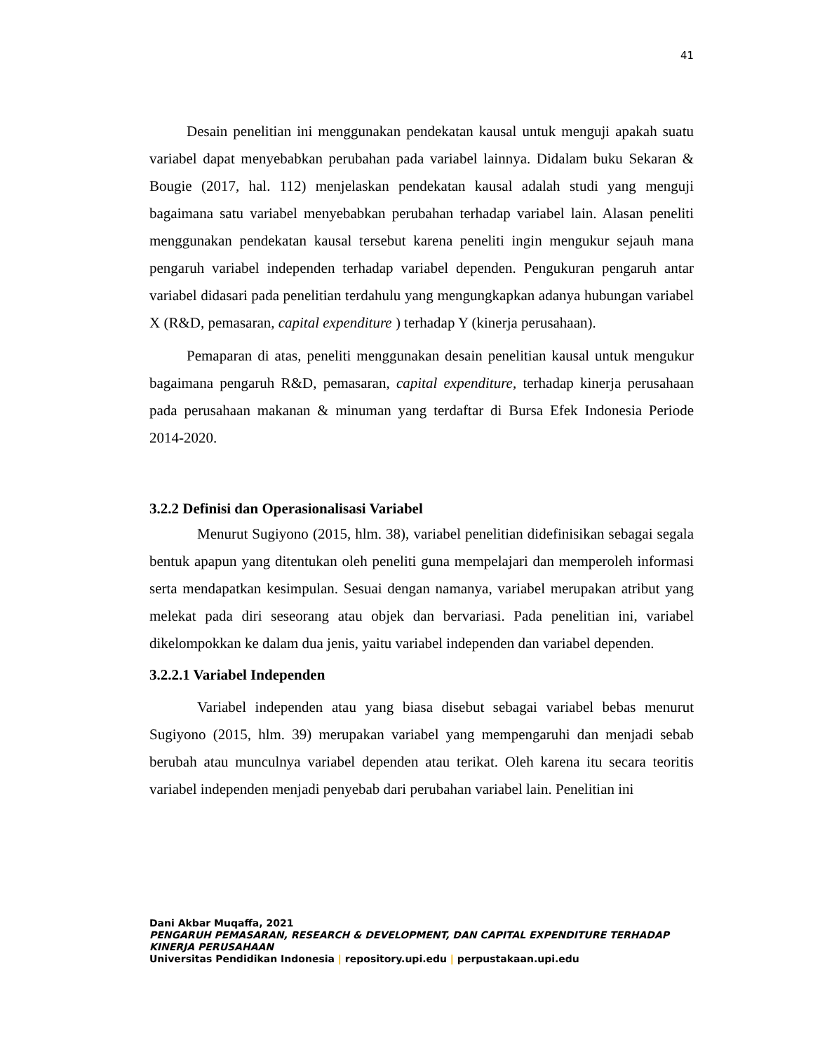41
Desain penelitian ini menggunakan pendekatan kausal untuk menguji apakah suatu variabel dapat menyebabkan perubahan pada variabel lainnya. Didalam buku Sekaran & Bougie (2017, hal. 112) menjelaskan pendekatan kausal adalah studi yang menguji bagaimana satu variabel menyebabkan perubahan terhadap variabel lain. Alasan peneliti menggunakan pendekatan kausal tersebut karena peneliti ingin mengukur sejauh mana pengaruh variabel independen terhadap variabel dependen. Pengukuran pengaruh antar variabel didasari pada penelitian terdahulu yang mengungkapkan adanya hubungan variabel X (R&D, pemasaran, capital expenditure ) terhadap Y (kinerja perusahaan).
Pemaparan di atas, peneliti menggunakan desain penelitian kausal untuk mengukur bagaimana pengaruh R&D, pemasaran, capital expenditure, terhadap kinerja perusahaan pada perusahaan makanan & minuman yang terdaftar di Bursa Efek Indonesia Periode 2014-2020.
3.2.2 Definisi dan Operasionalisasi Variabel
Menurut Sugiyono (2015, hlm. 38), variabel penelitian didefinisikan sebagai segala bentuk apapun yang ditentukan oleh peneliti guna mempelajari dan memperoleh informasi serta mendapatkan kesimpulan. Sesuai dengan namanya, variabel merupakan atribut yang melekat pada diri seseorang atau objek dan bervariasi. Pada penelitian ini, variabel dikelompokkan ke dalam dua jenis, yaitu variabel independen dan variabel dependen.
3.2.2.1 Variabel Independen
Variabel independen atau yang biasa disebut sebagai variabel bebas menurut Sugiyono (2015, hlm. 39) merupakan variabel yang mempengaruhi dan menjadi sebab berubah atau munculnya variabel dependen atau terikat. Oleh karena itu secara teoritis variabel independen menjadi penyebab dari perubahan variabel lain. Penelitian ini
Dani Akbar Muqaffa, 2021
PENGARUH PEMASARAN, RESEARCH & DEVELOPMENT, DAN CAPITAL EXPENDITURE TERHADAP KINERJA PERUSAHAAN
Universitas Pendidikan Indonesia | repository.upi.edu | perpustakaan.upi.edu